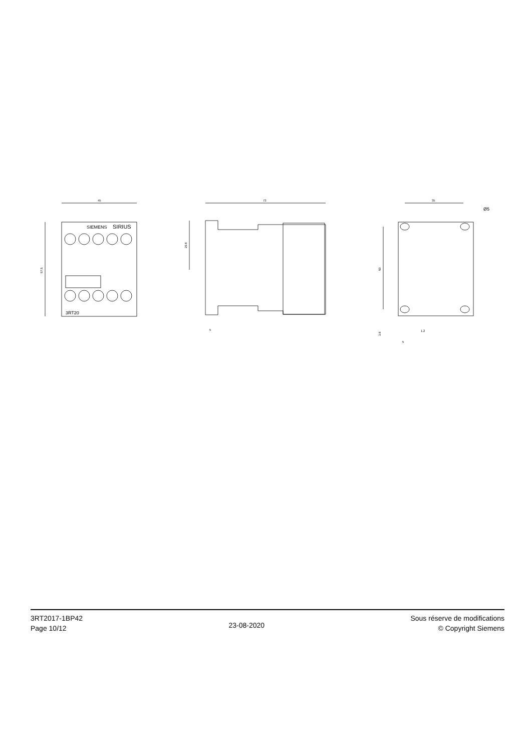45
57.5
SIEMENS
SIRIUS
3RT20
73
29.8
5
35
Ø5
50
3.8
1.2
5
3RT2017-1BP42
Page 10/12
23-08-2020
Sous réserve de modifications
© Copyright Siemens